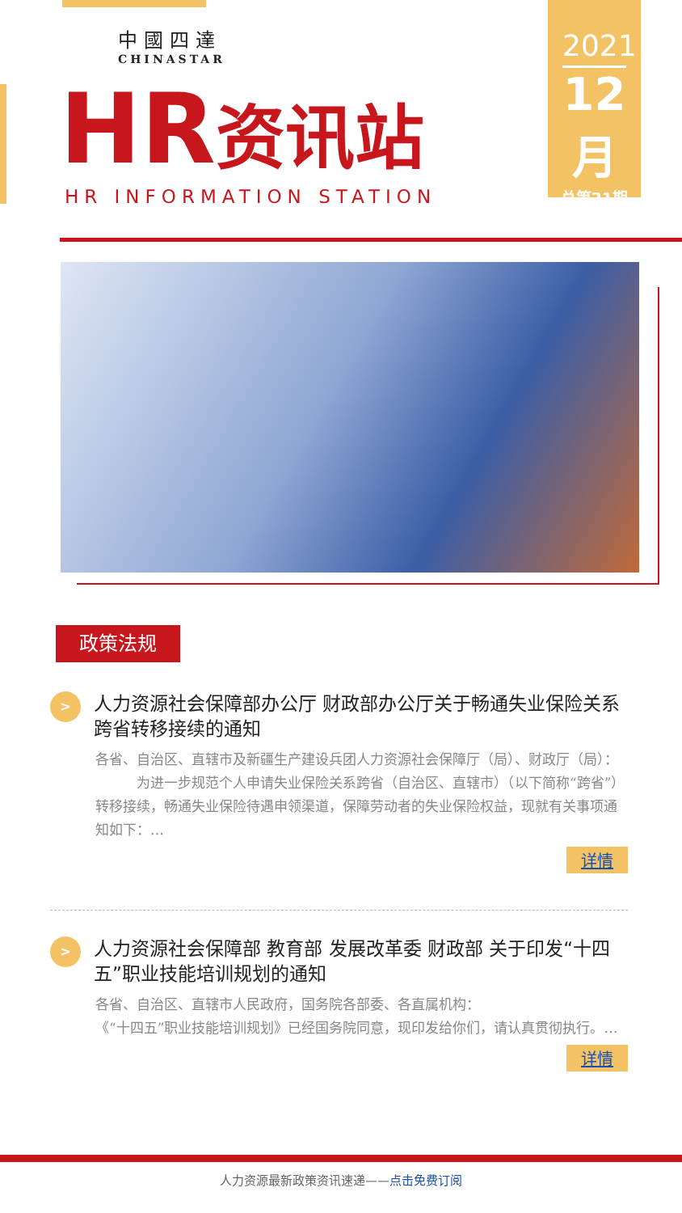中國四達
CHINASTAR
2021
12月
总第21期
HR资讯站 HR INFORMATION STATION
政策法规
>
人力资源社会保障部办公厅 财政部办公厅关于畅通失业保险关系跨省转移接续的通知
各省、自治区、直辖市及新疆生产建设兵团人力资源社会保障厅（局）、财政厅（局）：
　　　为进一步规范个人申请失业保险关系跨省（自治区、直辖市）（以下简称“跨省”）转移接续，畅通失业保险待遇申领渠道，保障劳动者的失业保险权益，现就有关事项通知如下：…
详情
>
人力资源社会保障部 教育部 发展改革委 财政部 关于印发“十四五”职业技能培训规划的通知
各省、自治区、直辖市人民政府，国务院各部委、各直属机构：
《“十四五”职业技能培训规划》已经国务院同意，现印发给你们，请认真贯彻执行。…
详情
人力资源最新政策资讯速递——点击免费订阅